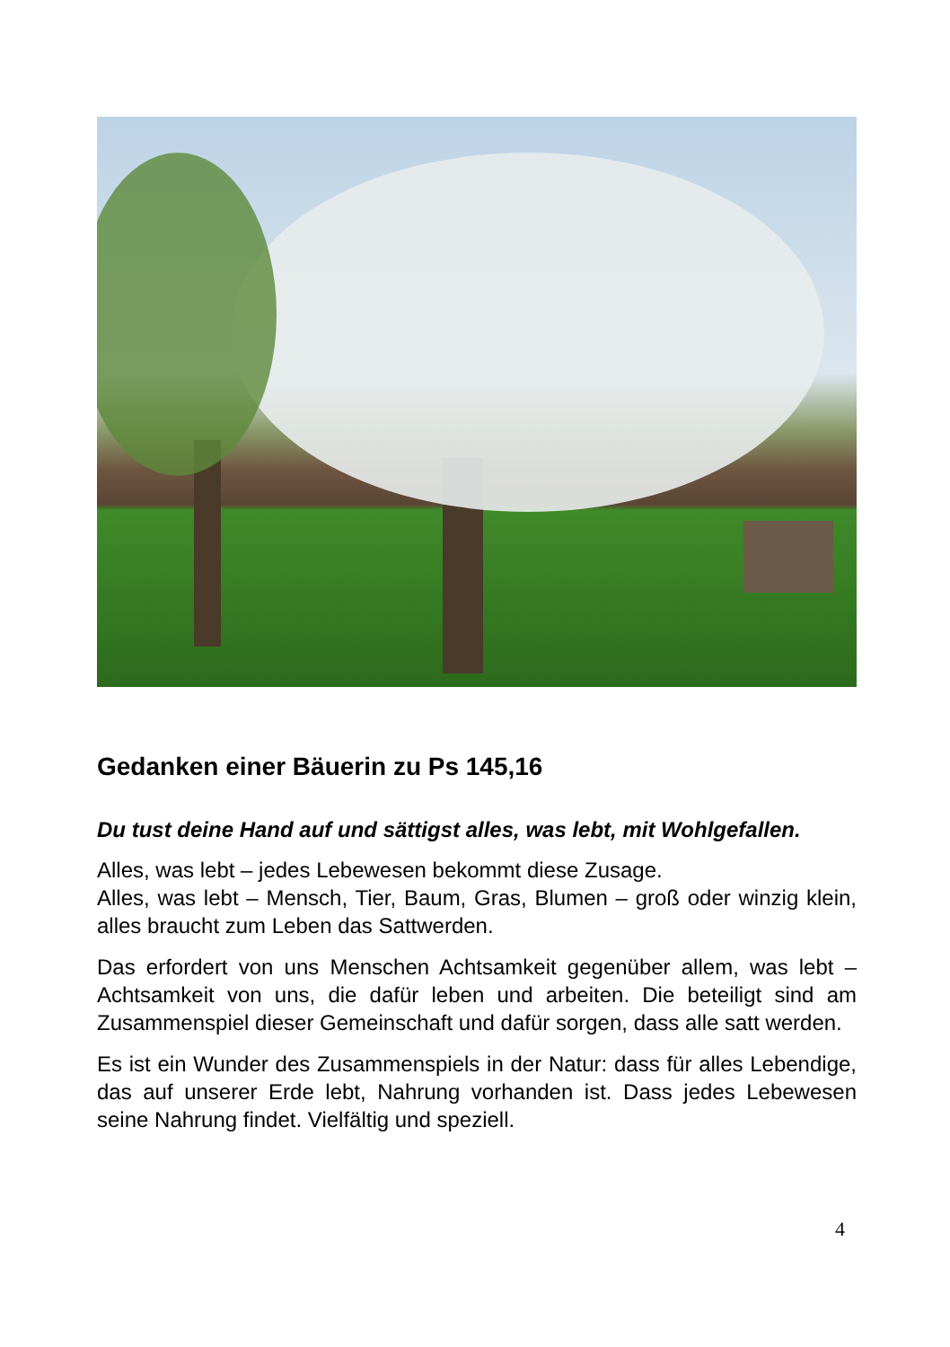Gedanken einer Bäuerin zu Ps 145,16
Du tust deine Hand auf und sättigst alles, was lebt, mit Wohlgefallen.
Alles, was lebt – jedes Lebewesen bekommt diese Zusage.
Alles, was lebt – Mensch, Tier, Baum, Gras, Blumen – groß oder winzig klein, alles braucht zum Leben das Sattwerden.
Das erfordert von uns Menschen Achtsamkeit gegenüber allem, was lebt – Achtsamkeit von uns, die dafür leben und arbeiten. Die beteiligt sind am Zusammenspiel dieser Gemeinschaft und dafür sorgen, dass alle satt werden.
Es ist ein Wunder des Zusammenspiels in der Natur: dass für alles Lebendige, das auf unserer Erde lebt, Nahrung vorhanden ist. Dass jedes Lebewesen seine Nahrung findet. Vielfältig und speziell.
4